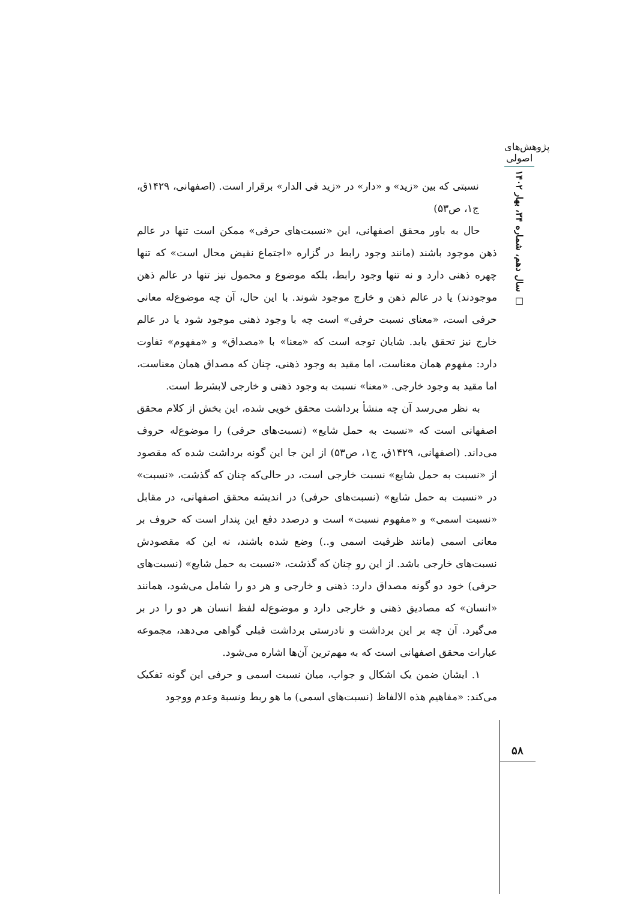پژوهش‌های اصولی
سال دهم، شماره ۳۴، بهار ۱۴۰۲ □
نسبتی که بین «زید» و «دار» در «زید فی الدار» برقرار است. (اصفهانی، ۱۴۲۹ق، ج۱، ص۵۳)
حال به باور محقق اصفهانی، این «نسبت‌های حرفی» ممکن است تنها در عالم ذهن موجود باشند (مانند وجود رابط در گزاره «اجتماع نقیض محال است» که تنها چهره ذهنی دارد و نه تنها وجود رابط، بلکه موضوع و محمول نیز تنها در عالم ذهن موجودند) یا در عالم ذهن و خارج موجود شوند. با این حال، آن چه موضوع‌له معانی حرفی است، «معنای نسبت حرفی» است چه با وجود ذهنی موجود شود یا در عالم خارج نیز تحقق یابد. شایان توجه است که «معنا» با «مصداق» و «مفهوم» تفاوت دارد: مفهوم همان معناست، اما مقید به وجود ذهنی، چنان که مصداق همان معناست، اما مقید به وجود خارجی. «معنا» نسبت به وجود ذهنی و خارجی لابشرط است.
به نظر می‌رسد آن چه منشأ برداشت محقق خویی شده، این بخش از کلام محقق اصفهانی است که «نسبت به حمل شایع» (نسبت‌های حرفی) را موضوع‌له حروف می‌داند. (اصفهانی، ۱۴۲۹ق، ج۱، ص۵۳) از این جا این گونه برداشت شده که مقصود از «نسبت به حمل شایع» نسبت خارجی است، در حالی‌که چنان که گذشت، «نسبت» در «نسبت به حمل شایع» (نسبت‌های حرفی) در اندیشه محقق اصفهانی، در مقابل «نسبت اسمی» و «مفهوم نسبت» است و درصدد دفع این پندار است که حروف بر معانی اسمی (مانند ظرفیت اسمی و..) وضع شده باشند، نه این که مقصودش نسبت‌های خارجی باشد. از این رو چنان که گذشت، «نسبت به حمل شایع» (نسبت‌های حرفی) خود دو گونه مصداق دارد: ذهنی و خارجی و هر دو را شامل می‌شود، همانند «انسان» که مصادیق ذهنی و خارجی دارد و موضوع‌له لفظ انسان هر دو را در بر می‌گیرد. آن چه بر این برداشت و نادرستی برداشت قبلی گواهی می‌دهد، مجموعه عبارات محقق اصفهانی است که به مهم‌ترین آن‌ها اشاره می‌شود.
۱. ایشان ضمن یک اشکال و جواب، میان نسبت اسمی و حرفی این گونه تفکیک می‌کند: «مفاهیم هذه الالفاظ (نسبت‌های اسمی) ما هو ربط ونسبة وعدم ووجود
۵۸